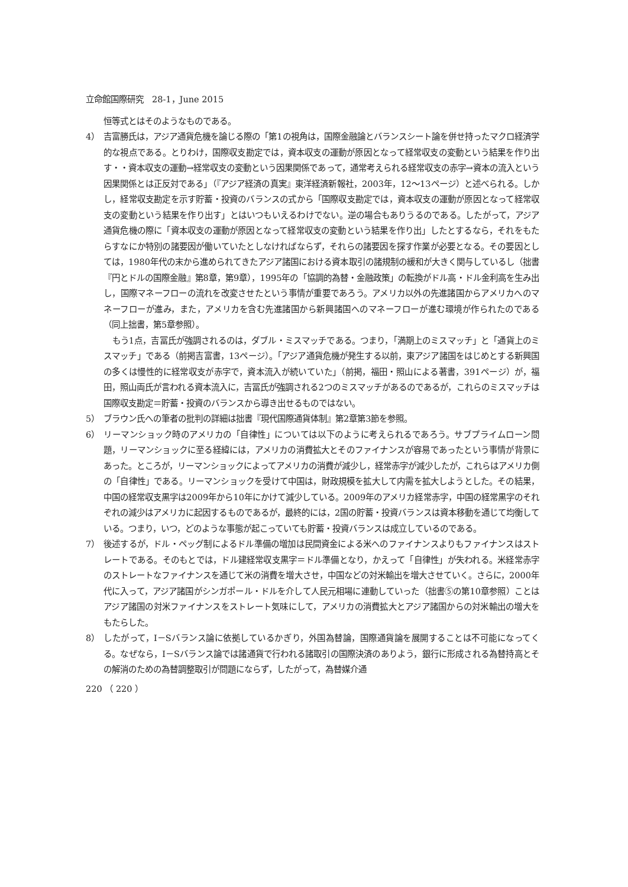立命館国際研究　28-1，June 2015
恒等式とはそのようなものである。
4） 吉富勝氏は，アジア通貨危機を論じる際の「第1の視角は，国際金融論とバランスシート論を併せ持ったマクロ経済学的な視点である。とりわけ，国際収支勘定では，資本収支の運動が原因となって経常収支の変動という結果を作り出す・・資本収支の運動→経常収支の変動という因果関係であって，通常考えられる経常収支の赤字→資本の流入という因果関係とは正反対である」（『アジア経済の真実』東洋経済新報社，2003年，12～13ページ）と述べられる。しかし，経常収支勘定を示す貯蓄・投資のバランスの式から「国際収支勘定では，資本収支の運動が原因となって経常収支の変動という結果を作り出す」とはいつもいえるわけでない。逆の場合もありうるのである。したがって，アジア通貨危機の際に「資本収支の運動が原因となって経常収支の変動という結果を作り出」したとするなら，それをもたらすなにか特別の諸要因が働いていたとしなければならず，それらの諸要因を探す作業が必要となる。その要因としては，1980年代の末から進められてきたアジア諸国における資本取引の諸規制の緩和が大きく関与しているし（拙書『円とドルの国際金融』第8章，第9章），1995年の「協調的為替・金融政策」の転換がドル高・ドル金利高を生み出し，国際マネーフローの流れを改変させたという事情が重要であろう。アメリカ以外の先進諸国からアメリカへのマネーフローが進み，また，アメリカを含む先進諸国から新興諸国へのマネーフローが進む環境が作られたのである（同上拙書，第5章参照）。
もう1点，吉冨氏が強調されるのは，ダブル・ミスマッチである。つまり，「満期上のミスマッチ」と「通貨上のミスマッチ」である（前掲吉富書，13ページ）。「アジア通貨危機が発生する以前，東アジア諸国をはじめとする新興国の多くは慢性的に経常収支が赤字で，資本流入が続いていた」（前掲，福田・照山による著書，391ページ）が，福田，照山両氏が言われる資本流入に，吉冨氏が強調される2つのミスマッチがあるのであるが，これらのミスマッチは国際収支勘定＝貯蓄・投資のバランスから導き出せるものではない。
5） ブラウン氏への筆者の批判の詳細は拙書『現代国際通貨体制』第2章第3節を参照。
6） リーマンショック時のアメリカの「自律性」については以下のように考えられるであろう。サブプライムローン問題，リーマンショックに至る経緯には，アメリカの消費拡大とそのファイナンスが容易であったという事情が背景にあった。ところが，リーマンショックによってアメリカの消費が減少し，経常赤字が減少したが，これらはアメリカ側の「自律性」である。リーマンショックを受けて中国は，財政規模を拡大して内需を拡大しようとした。その結果，中国の経常収支黒字は2009年から10年にかけて減少している。2009年のアメリカ経常赤字，中国の経常黒字のそれぞれの減少はアメリカに起因するものであるが，最終的には，2国の貯蓄・投資バランスは資本移動を通じて均衡している。つまり，いつ，どのような事態が起こっていても貯蓄・投資バランスは成立しているのである。
7） 後述するが，ドル・ペッグ制によるドル準備の増加は民間資金による米へのファイナンスよりもファイナンスはストレートである。そのもとでは，ドル建経常収支黒字＝ドル準備となり，かえって「自律性」が失われる。米経常赤字のストレートなファイナンスを通じて米の消費を増大させ，中国などの対米輸出を増大させていく。さらに，2000年代に入って，アジア諸国がシンガポール・ドルを介して人民元相場に連動していった（拙書⑤の第10章参照）ことはアジア諸国の対米ファイナンスをストレート気味にして，アメリカの消費拡大とアジア諸国からの対米輸出の増大をもたらした。
8） したがって，I－Sバランス論に依拠しているかぎり，外国為替論，国際通貨論を展開することは不可能になってくる。なぜなら，I－Sバランス論では諸通貨で行われる諸取引の国際決済のありよう，銀行に形成される為替持高とその解消のための為替調整取引が問題にならず，したがって，為替媒介通
220 （ 220 ）